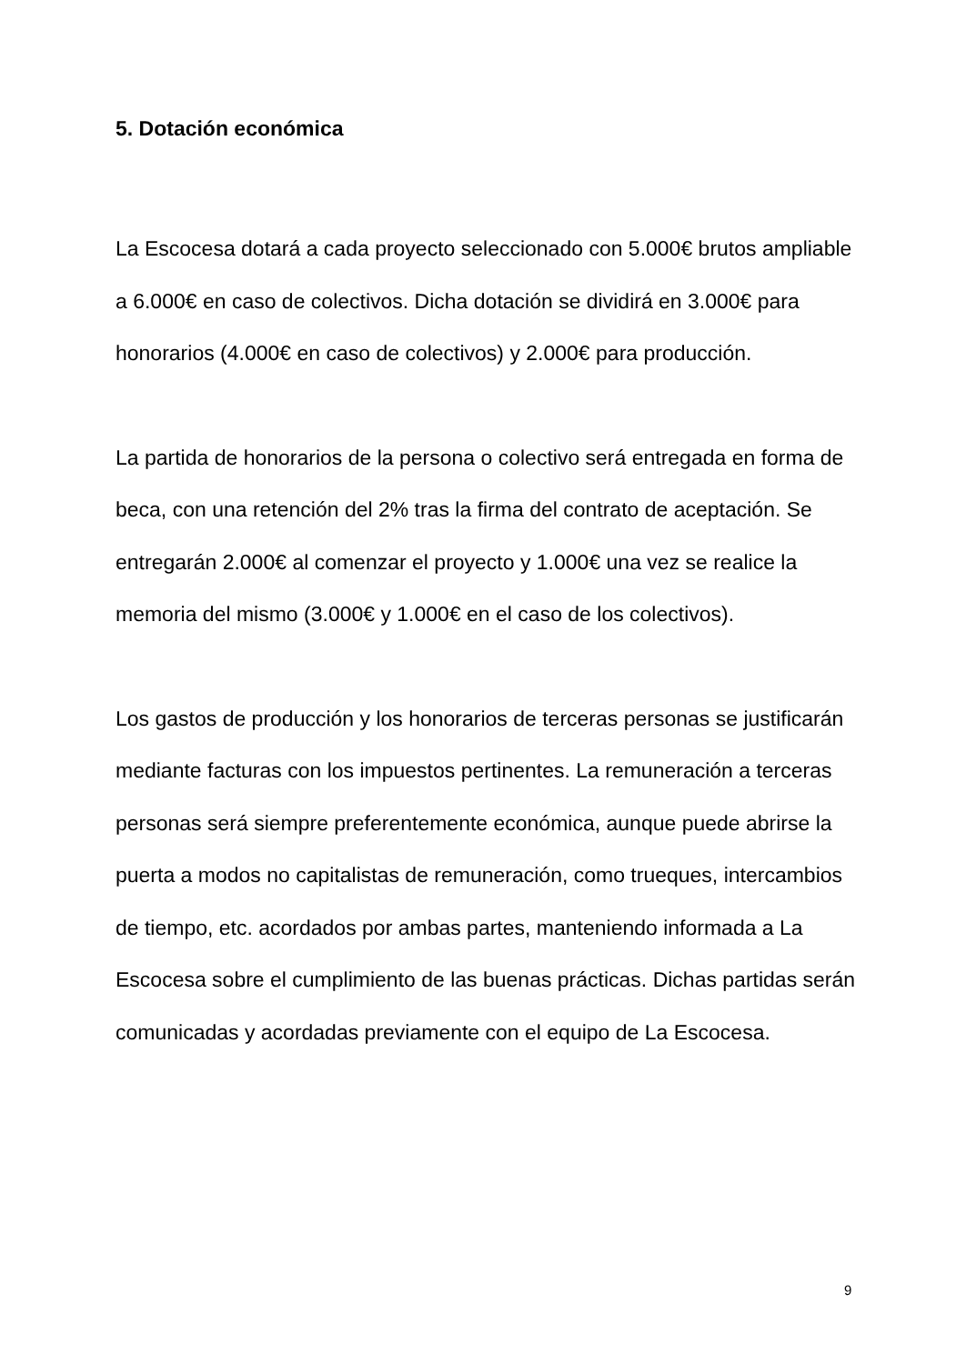5. Dotación económica
La Escocesa dotará a cada proyecto seleccionado con 5.000€ brutos ampliable a 6.000€ en caso de colectivos. Dicha dotación se dividirá en 3.000€ para honorarios (4.000€ en caso de colectivos) y 2.000€ para producción.
La partida de honorarios de la persona o colectivo será entregada en forma de beca, con una retención del 2% tras la firma del contrato de aceptación. Se entregarán 2.000€ al comenzar el proyecto y 1.000€ una vez se realice la memoria del mismo (3.000€ y 1.000€ en el caso de los colectivos).
Los gastos de producción y los honorarios de terceras personas se justificarán mediante facturas con los impuestos pertinentes. La remuneración a terceras personas será siempre preferentemente económica, aunque puede abrirse la puerta a modos no capitalistas de remuneración, como trueques, intercambios de tiempo, etc. acordados por ambas partes, manteniendo informada a La Escocesa sobre el cumplimiento de las buenas prácticas. Dichas partidas serán comunicadas y acordadas previamente con el equipo de La Escocesa.
9